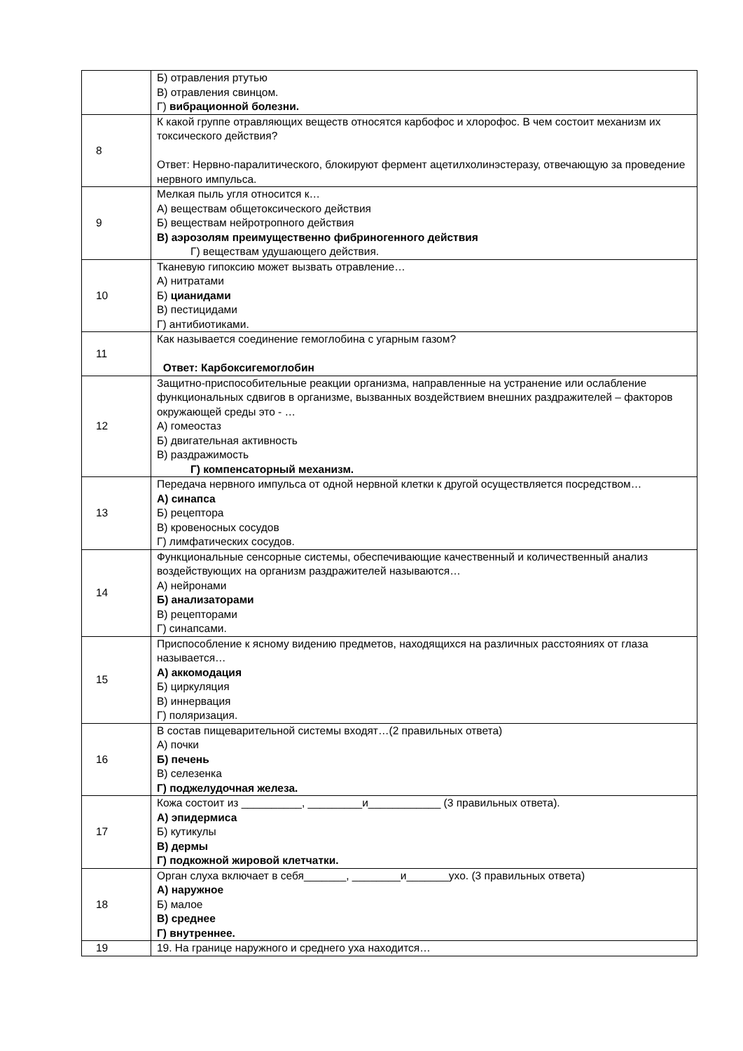| | Б) отравления ртутью В) отравления свинцом. Г) вибрационной болезни. |
| 8 | К какой группе отравляющих веществ относятся карбофос и хлорофос. В чем состоит механизм их токсического действия? Ответ: Нервно-паралитического, блокируют фермент ацетилхолинэстеразу, отвечающую за проведение нервного импульса. |
| 9 | Мелкая пыль угля относится к… А) веществам общетоксического действия Б) веществам нейротропного действия В) аэрозолям преимущественно фибриногенного действия Г) веществам удушающего действия. |
| 10 | Тканевую гипоксию может вызвать отравление… А) нитратами Б) цианидами В) пестицидами Г) антибиотиками. |
| 11 | Как называется соединение гемоглобина с угарным газом? Ответ: Карбоксигемоглобин |
| 12 | Защитно-приспособительные реакции организма, направленные на устранение или ослабление функциональных сдвигов в организме, вызванных воздействием внешних раздражителей – факторов окружающей среды это - … А) гомеостаз Б) двигательная активность В) раздражимость Г) компенсаторный механизм. |
| 13 | Передача нервного импульса от одной нервной клетки к другой осуществляется посредством… А) синапса Б) рецептора В) кровеносных сосудов Г) лимфатических сосудов. |
| 14 | Функциональные сенсорные системы, обеспечивающие качественный и количественный анализ воздействующих на организм раздражителей называются… А) нейронами Б) анализаторами В) рецепторами Г) синапсами. |
| 15 | Приспособление к ясному видению предметов, находящихся на различных расстояниях от глаза называется… А) аккомодация Б) циркуляция В) иннервация Г) поляризация. |
| 16 | В состав пищеварительной системы входят…(2 правильных ответа) А) почки Б) печень В) селезенка Г) поджелудочная железа. |
| 17 | Кожа состоит из __________, _________и____________ (3 правильных ответа). А) эпидермиса Б) кутикулы В) дермы Г) подкожной жировой клетчатки. |
| 18 | Орган слуха включает в себя_______, ________и_______ухо. (3 правильных ответа) А) наружное Б) малое В) среднее Г) внутреннее. |
| 19 | 19. На границе наружного и среднего уха находится… |